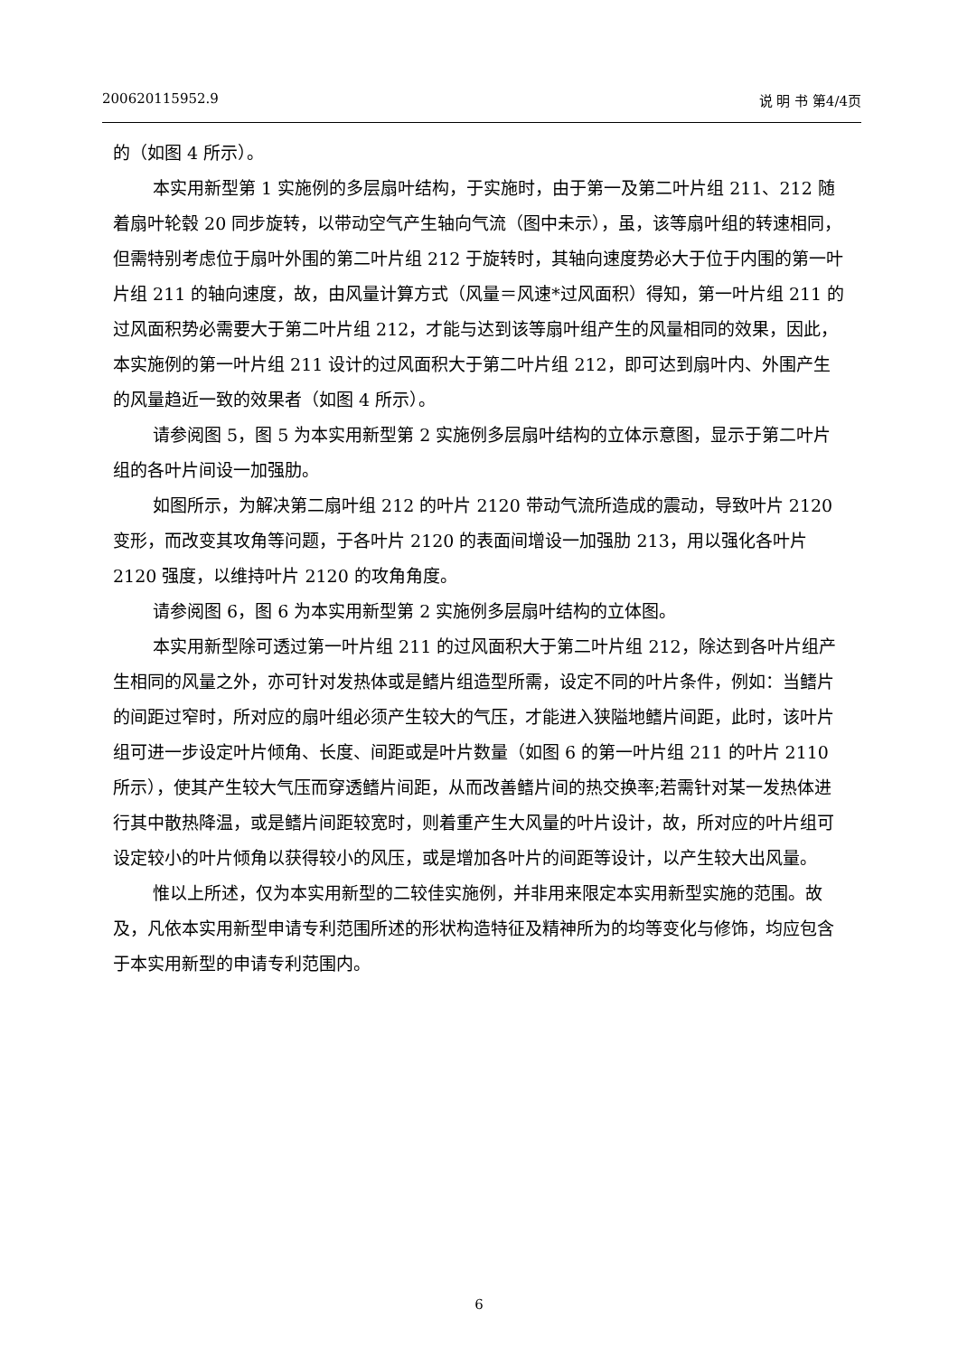200620115952.9 说 明 书 第4/4页
的（如图 4 所示）。
本实用新型第 1 实施例的多层扇叶结构，于实施时，由于第一及第二叶片组 211、212 随着扇叶轮毂 20 同步旋转，以带动空气产生轴向气流（图中未示），虽，该等扇叶组的转速相同，但需特别考虑位于扇叶外围的第二叶片组 212 于旋转时，其轴向速度势必大于位于内围的第一叶片组 211 的轴向速度，故，由风量计算方式（风量＝风速*过风面积）得知，第一叶片组 211 的过风面积势必需要大于第二叶片组 212，才能与达到该等扇叶组产生的风量相同的效果，因此，本实施例的第一叶片组 211 设计的过风面积大于第二叶片组 212，即可达到扇叶内、外围产生的风量趋近一致的效果者（如图 4 所示）。
请参阅图 5，图 5 为本实用新型第 2 实施例多层扇叶结构的立体示意图，显示于第二叶片组的各叶片间设一加强肋。
如图所示，为解决第二扇叶组 212 的叶片 2120 带动气流所造成的震动，导致叶片 2120 变形，而改变其攻角等问题，于各叶片 2120 的表面间增设一加强肋 213，用以强化各叶片 2120 强度，以维持叶片 2120 的攻角角度。
请参阅图 6，图 6 为本实用新型第 2 实施例多层扇叶结构的立体图。
本实用新型除可透过第一叶片组 211 的过风面积大于第二叶片组 212，除达到各叶片组产生相同的风量之外，亦可针对发热体或是鳍片组造型所需，设定不同的叶片条件，例如：当鳍片的间距过窄时，所对应的扇叶组必须产生较大的气压，才能进入狭隘地鳍片间距，此时，该叶片组可进一步设定叶片倾角、长度、间距或是叶片数量（如图 6 的第一叶片组 211 的叶片 2110 所示），使其产生较大气压而穿透鳍片间距，从而改善鳍片间的热交换率;若需针对某一发热体进行其中散热降温，或是鳍片间距较宽时，则着重产生大风量的叶片设计，故，所对应的叶片组可设定较小的叶片倾角以获得较小的风压，或是增加各叶片的间距等设计，以产生较大出风量。
惟以上所述，仅为本实用新型的二较佳实施例，并非用来限定本实用新型实施的范围。故及，凡依本实用新型申请专利范围所述的形状构造特征及精神所为的均等变化与修饰，均应包含于本实用新型的申请专利范围内。
6